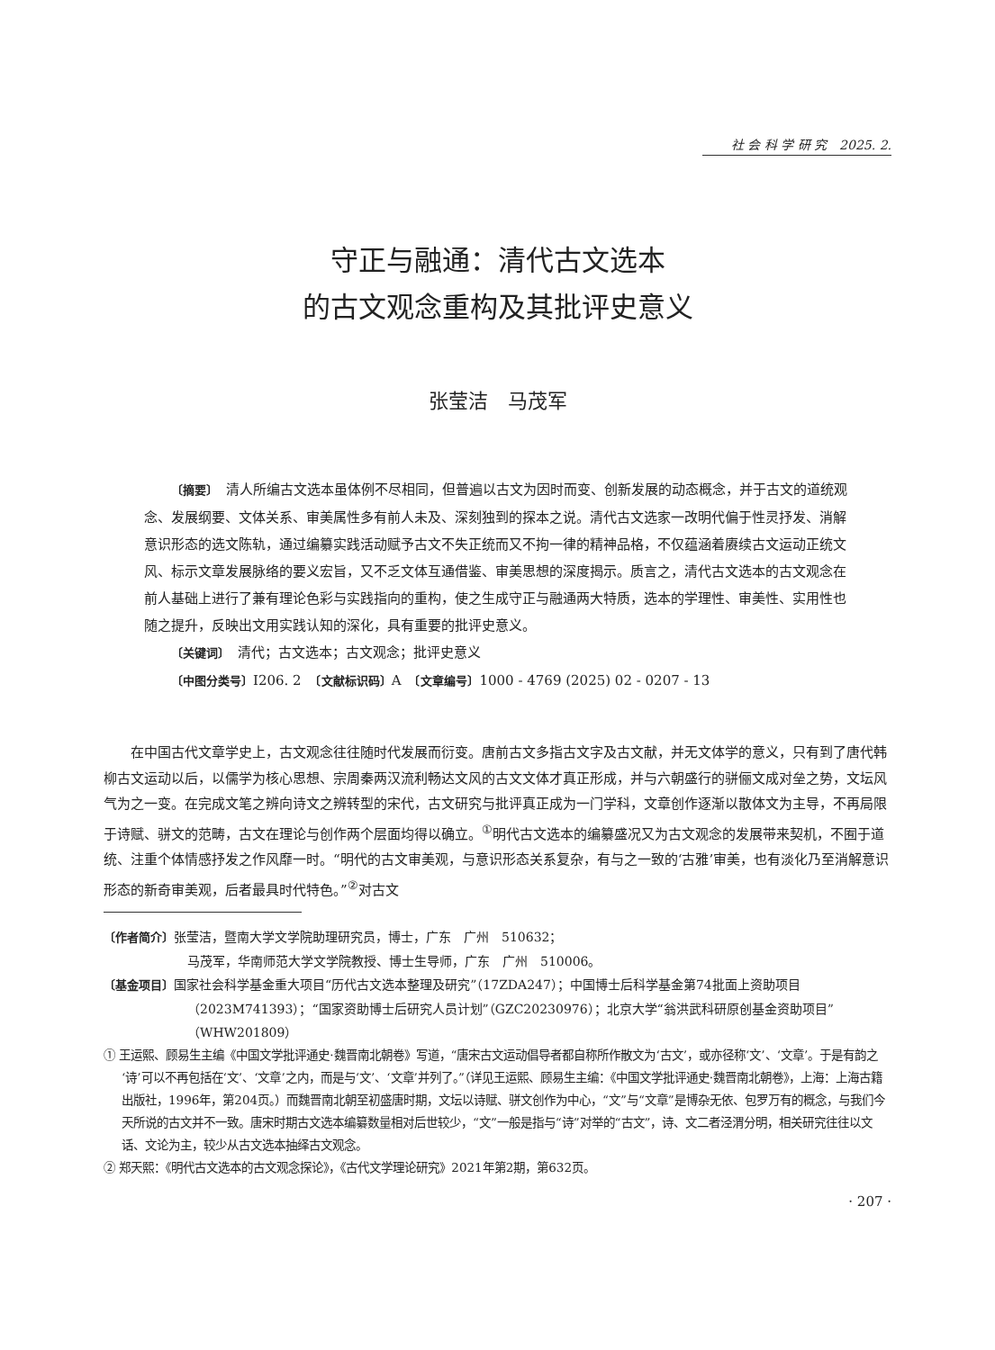社 会 科 学 研 究　2025. 2.
守正与融通：清代古文选本
的古文观念重构及其批评史意义
张莹洁　马茂军
〔摘要〕　清人所编古文选本虽体例不尽相同，但普遍以古文为因时而变、创新发展的动态概念，并于古文的道统观念、发展纲要、文体关系、审美属性多有前人未及、深刻独到的探本之说。清代古文选家一改明代偏于性灵抒发、消解意识形态的选文陈轨，通过编纂实践活动赋予古文不失正统而又不拘一律的精神品格，不仅蕴涵着赓续古文运动正统文风、标示文章发展脉络的要义宏旨，又不乏文体互通借鉴、审美思想的深度揭示。质言之，清代古文选本的古文观念在前人基础上进行了兼有理论色彩与实践指向的重构，使之生成守正与融通两大特质，选本的学理性、审美性、实用性也随之提升，反映出文用实践认知的深化，具有重要的批评史意义。
〔关键词〕　清代；古文选本；古文观念；批评史意义
〔中图分类号〕I206. 2　〔文献标识码〕A　〔文章编号〕1000 - 4769 (2025) 02 - 0207 - 13
在中国古代文章学史上，古文观念往往随时代发展而衍变。唐前古文多指古文字及古文献，并无文体学的意义，只有到了唐代韩柳古文运动以后，以儒学为核心思想、宗周秦两汉流利畅达文风的古文文体才真正形成，并与六朝盛行的骈俪文成对垒之势，文坛风气为之一变。在完成文笔之辨向诗文之辨转型的宋代，古文研究与批评真正成为一门学科，文章创作逐渐以散体文为主导，不再局限于诗赋、骈文的范畴，古文在理论与创作两个层面均得以确立。<sup>①</sup>明代古文选本的编纂盛况又为古文观念的发展带来契机，不囿于道统、注重个体情感抒发之作风靡一时。“明代的古文审美观，与意识形态关系复杂，有与之一致的‘古雅’审美，也有淡化乃至消解意识形态的新奇审美观，后者最具时代特色。”<sup>②</sup>对古文
〔作者简介〕张莹洁，暨南大学文学院助理研究员，博士，广东　广州　510632；
马茂军，华南师范大学文学院教授、博士生导师，广东　广州　510006。
〔基金项目〕国家社会科学基金重大项目“历代古文选本整理及研究”（17ZDA247）；中国博士后科学基金第74批面上资助项目（2023M741393）；“国家资助博士后研究人员计划”（GZC20230976）；北京大学“翁洪武科研原创基金资助项目”（WHW201809）
① 王运熙、顾易生主编《中国文学批评通史·魏晋南北朝卷》写道，“唐宋古文运动倡导者都自称所作散文为‘古文’，或亦径称‘文’、‘文章’。于是有韵之‘诗’可以不再包括在‘文’、‘文章’之内，而是与‘文’、‘文章’并列了。”（详见王运熙、顾易生主编：《中国文学批评通史·魏晋南北朝卷》，上海：上海古籍出版社，1996年，第204页。）而魏晋南北朝至初盛唐时期，文坛以诗赋、骈文创作为中心，“文”与“文章”是博杂无依、包罗万有的概念，与我们今天所说的古文并不一致。唐宋时期古文选本编纂数量相对后世较少，“文”一般是指与“诗”对举的“古文”，诗、文二者泾渭分明，相关研究往往以文话、文论为主，较少从古文选本抽绎古文观念。
② 郑天熙：《明代古文选本的古文观念探论》，《古代文学理论研究》2021年第2期，第632页。
· 207 ·